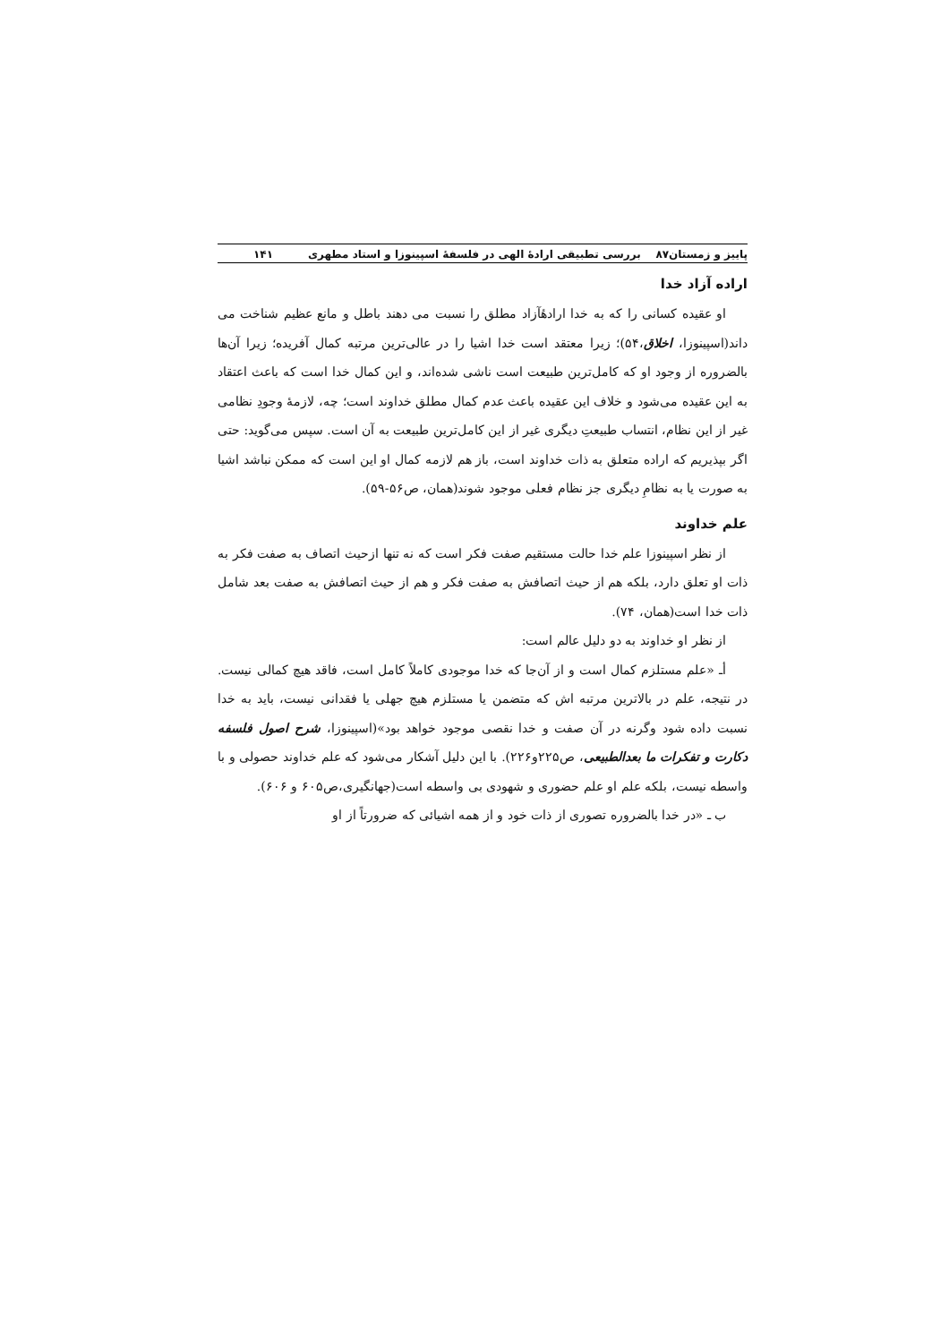پاییز و زمستان۸۷ بررسی تطبیقی ارادهٔ الهی در فلسفهٔ اسپینوزا و استاد مطهری ۱۴۱
اراده آزاد خدا
او عقیده کسانی را که به خدا ارادهٔآزاد مطلق را نسبت می دهند باطل و مانع عظیم شناخت می داند(اسپینوزا، اخلاق،۵۴)؛ زیرا معتقد است خدا اشیا را در عالی‌ترین مرتبه کمال آفریده؛ زیرا آن‌ها بالضروره از وجود او که کامل‌ترین طبیعت است ناشی شده‌اند، و این کمال خدا است که باعث اعتقاد به این عقیده می‌شود و خلاف این عقیده باعث عدم کمال مطلق خداوند است؛ چه، لازمهٔ وجودِ نظامی غیر از این نظام، انتساب طبیعتِ دیگری غیر از این کامل‌ترین طبیعت به آن است. سپس می‌گوید: حتی اگر بپذیریم که اراده متعلق به ذات خداوند است، باز هم لازمه کمال او این است که ممکن نباشد اشیا به صورت یا به نظامِ دیگری جز نظام فعلی موجود شوند(همان، ص۵۶-۵۹).
علم خداوند
از نظر اسپینوزا علم خدا حالت مستقیم صفت فکر است که نه تنها ازحیث اتصاف به صفت فکر به ذات او تعلق دارد، بلکه هم از حیث اتصافش به صفت فکر و هم از حیث اتصافش به صفت بعد شامل ذات خدا است(همان، ۷۴).
از نظر او خداوند به دو دلیل عالم است:
أـ «علم مستلزم کمال است و از آن‌جا که خدا موجودی کاملاً کامل است، فاقد هیچ کمالی نیست. در نتیجه، علم در بالاترین مرتبه اش که متضمن یا مستلزم هیچ جهلی یا فقدانی نیست، باید به خدا نسبت داده شود وگرنه در آن صفت و خدا نقصی موجود خواهد بود»(اسپینوزا، شرح اصول فلسفه دکارت و تفکرات ما بعدالطبیعی، ص۲۲۵و۲۲۶). با این دلیل آشکار می‌شود که علم خداوند حصولی و با واسطه نیست، بلکه علم او علم حضوری و شهودی بی واسطه است(جهانگیری،ص۶۰۵ و ۶۰۶).
ب ـ «در خدا بالضروره تصوری از ذات خود و از همه اشیائی که ضرورتاً از او